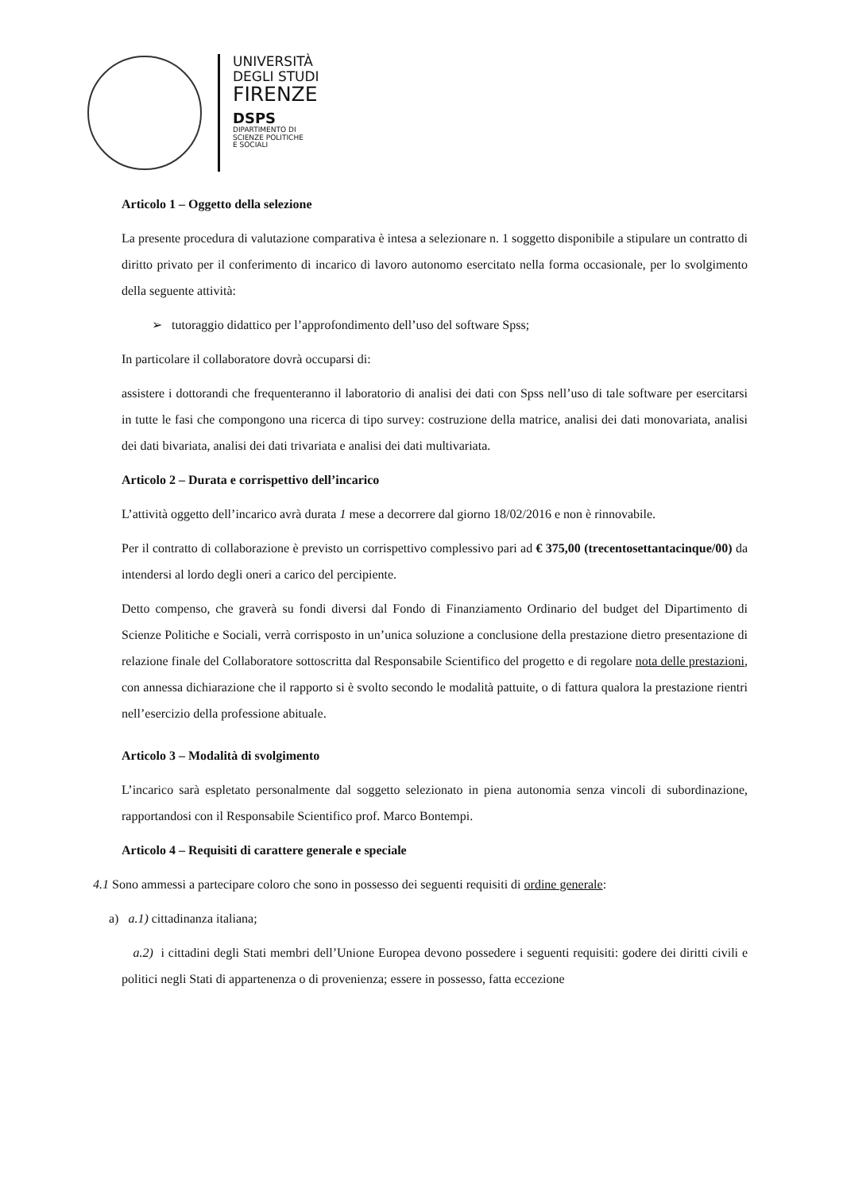UNIVERSITÀ
DEGLI STUDI
FIRENZE
DSPS
DIPARTIMENTO DI
SCIENZE POLITICHE
E SOCIALI
Articolo 1 – Oggetto della selezione
La presente procedura di valutazione comparativa è intesa a selezionare n. 1 soggetto disponibile a stipulare un contratto di diritto privato per il conferimento di incarico di lavoro autonomo esercitato nella forma occasionale, per lo svolgimento della seguente attività:
➢ tutoraggio didattico per l’approfondimento dell’uso del software Spss;
In particolare il collaboratore dovrà occuparsi di:
assistere i dottorandi che frequenteranno il laboratorio di analisi dei dati con Spss nell’uso di tale software per esercitarsi in tutte le fasi che compongono una ricerca di tipo survey: costruzione della matrice, analisi dei dati monovariata, analisi dei dati bivariata, analisi dei dati trivariata e analisi dei dati multivariata.
Articolo 2 – Durata e corrispettivo dell’incarico
L’attività oggetto dell’incarico avrà durata 1 mese a decorrere dal giorno 18/02/2016 e non è rinnovabile.
Per il contratto di collaborazione è previsto un corrispettivo complessivo pari ad € 375,00 (trecentosettantacinque/00) da intendersi al lordo degli oneri a carico del percipiente.
Detto compenso, che graverà su fondi diversi dal Fondo di Finanziamento Ordinario del budget del Dipartimento di Scienze Politiche e Sociali, verrà corrisposto in un’unica soluzione a conclusione della prestazione dietro presentazione di relazione finale del Collaboratore sottoscritta dal Responsabile Scientifico del progetto e di regolare nota delle prestazioni, con annessa dichiarazione che il rapporto si è svolto secondo le modalità pattuite, o di fattura qualora la prestazione rientri nell’esercizio della professione abituale.
Articolo 3 – Modalità di svolgimento
L’incarico sarà espletato personalmente dal soggetto selezionato in piena autonomia senza vincoli di subordinazione, rapportandosi con il Responsabile Scientifico prof. Marco Bontempi.
Articolo 4 – Requisiti di carattere generale e speciale
4.1 Sono ammessi a partecipare coloro che sono in possesso dei seguenti requisiti di ordine generale:
a) a.1) cittadinanza italiana;
a.2) i cittadini degli Stati membri dell’Unione Europea devono possedere i seguenti requisiti: godere dei diritti civili e politici negli Stati di appartenenza o di provenienza; essere in possesso, fatta eccezione